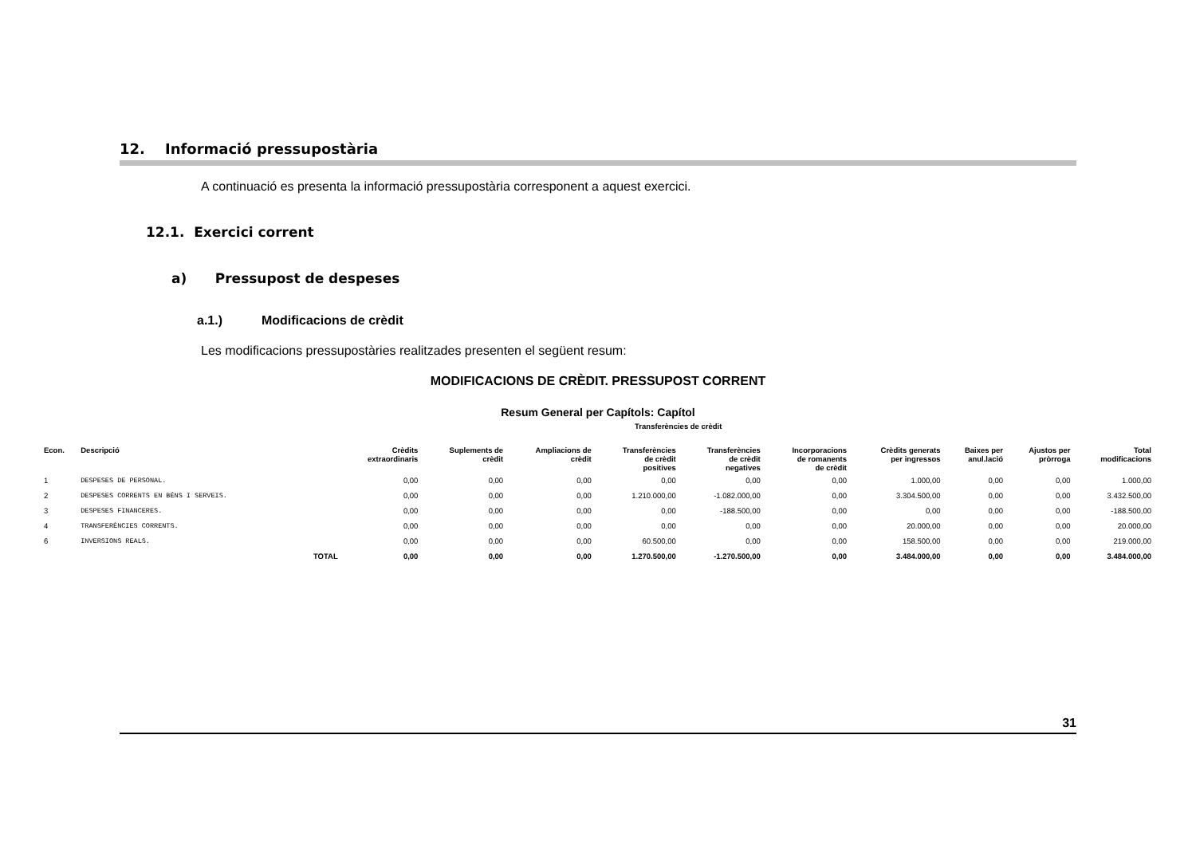12. Informació pressupostària
A continuació es presenta la informació pressupostària corresponent a aquest exercici.
12.1. Exercici corrent
a) Pressupost de despeses
a.1.) Modificacions de crèdit
Les modificacions pressupostàries realitzades presenten el següent resum:
MODIFICACIONS DE CRÈDIT. PRESSUPOST CORRENT
Resum General per Capítols: Capítol
| | | | | | | Transferències de crèdit | | | | | | |
| --- | --- | --- | --- | --- | --- | --- | --- | --- | --- | --- | --- | --- |
| Econ. | Descripció | | Crèdits extraordinaris | Suplements de crèdit | Ampliacions de crèdit | Transferències de crèdit positives | Transferències de crèdit negatives | Incorporacions de romanents de crèdit | Crèdits generats per ingressos | Baixes per anul.lació | Ajustos per pròrroga | Total modificacions |
| 1 | DESPESES DE PERSONAL. | | 0,00 | 0,00 | 0,00 | 0,00 | 0,00 | 0,00 | 1.000,00 | 0,00 | 0,00 | 1.000,00 |
| 2 | DESPESES CORRENTS EN BÉNS I SERVEIS. | | 0,00 | 0,00 | 0,00 | 1.210.000,00 | -1.082.000,00 | 0,00 | 3.304.500,00 | 0,00 | 0,00 | 3.432.500,00 |
| 3 | DESPESES FINANCERES. | | 0,00 | 0,00 | 0,00 | 0,00 | -188.500,00 | 0,00 | 0,00 | 0,00 | 0,00 | -188.500,00 |
| 4 | TRANSFERÈNCIES CORRENTS. | | 0,00 | 0,00 | 0,00 | 0,00 | 0,00 | 0,00 | 20.000,00 | 0,00 | 0,00 | 20.000,00 |
| 6 | INVERSIONS REALS. | | 0,00 | 0,00 | 0,00 | 60.500,00 | 0,00 | 0,00 | 158.500,00 | 0,00 | 0,00 | 219.000,00 |
| | | TOTAL | 0,00 | 0,00 | 0,00 | 1.270.500,00 | -1.270.500,00 | 0,00 | 3.484.000,00 | 0,00 | 0,00 | 3.484.000,00 |
31